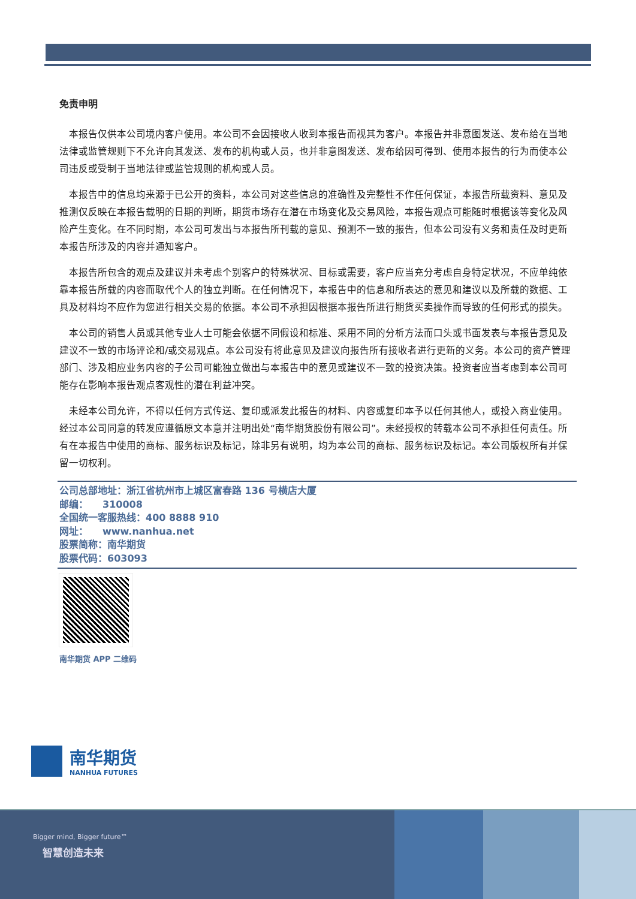免责申明
本报告仅供本公司境内客户使用。本公司不会因接收人收到本报告而视其为客户。本报告并非意图发送、发布给在当地法律或监管规则下不允许向其发送、发布的机构或人员，也并非意图发送、发布给因可得到、使用本报告的行为而使本公司违反或受制于当地法律或监管规则的机构或人员。
本报告中的信息均来源于已公开的资料，本公司对这些信息的准确性及完整性不作任何保证，本报告所载资料、意见及推测仅反映在本报告载明的日期的判断，期货市场存在潜在市场变化及交易风险，本报告观点可能随时根据该等变化及风险产生变化。在不同时期，本公司可发出与本报告所刊载的意见、预测不一致的报告，但本公司没有义务和责任及时更新本报告所涉及的内容并通知客户。
本报告所包含的观点及建议并未考虑个别客户的特殊状况、目标或需要，客户应当充分考虑自身特定状况，不应单纯依靠本报告所载的内容而取代个人的独立判断。在任何情况下，本报告中的信息和所表达的意见和建议以及所载的数据、工具及材料均不应作为您进行相关交易的依据。本公司不承担因根据本报告所进行期货买卖操作而导致的任何形式的损失。
本公司的销售人员或其他专业人士可能会依据不同假设和标准、采用不同的分析方法而口头或书面发表与本报告意见及建议不一致的市场评论和/或交易观点。本公司没有将此意见及建议向报告所有接收者进行更新的义务。本公司的资产管理部门、涉及相应业务内容的子公司可能独立做出与本报告中的意见或建议不一致的投资决策。投资者应当考虑到本公司可能存在影响本报告观点客观性的潜在利益冲突。
未经本公司允许，不得以任何方式传送、复印或派发此报告的材料、内容或复印本予以任何其他人，或投入商业使用。经过本公司同意的转发应遵循原文本意并注明出处“南华期货股份有限公司”。未经授权的转载本公司不承担任何责任。所有在本报告中使用的商标、服务标识及标记，除非另有说明，均为本公司的商标、服务标识及标记。本公司版权所有并保留一切权利。
公司总部地址：浙江省杭州市上城区富春路 136 号横店大厦
邮编：　　310008
全国统一客服热线：400 8888 910
网址：　　www.nanhua.net
股票简称：南华期货
股票代码：603093
南华期货 APP 二维码
南华期货
NANHUA FUTURES
Bigger mind, Bigger future™
智慧创造未来